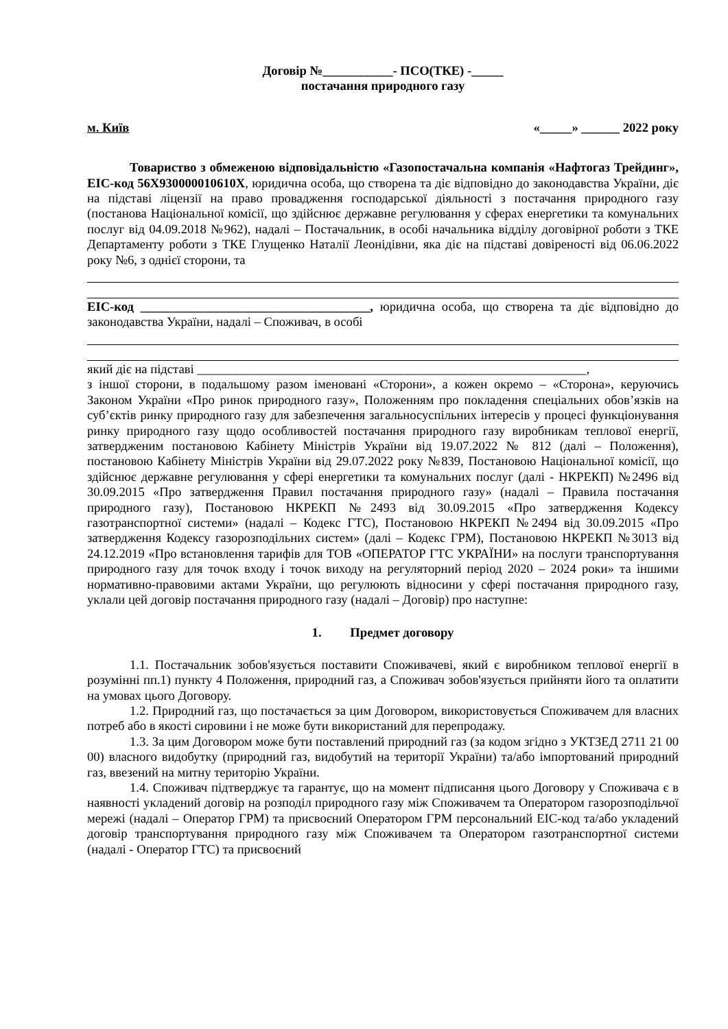Договір №___________- ПСО(ТКЕ) -_____
постачання природного газу
м. Київ «_____» ______ 2022 року
Товариство з обмеженою відповідальністю «Газопостачальна компанія «Нафтогаз Трейдинг», EIC-код 56X930000010610X, юридична особа, що створена та діє відповідно до законодавства України, діє на підставі ліцензії на право провадження господарської діяльності з постачання природного газу (постанова Національної комісії, що здійснює державне регулювання у сферах енергетики та комунальних послуг від 04.09.2018 №962), надалі – Постачальник, в особі начальника відділу договірної роботи з ТКЕ Департаменту роботи з ТКЕ Глущенко Наталії Леонідівни, яка діє на підставі довіреності від 06.06.2022 року №6, з однієї сторони, та
EIC-код ____________________________________, юридична особа, що створена та діє відповідно до законодавства України, надалі – Споживач, в особі
який діє на підставі _____________________________________________________________,
з іншої сторони, в подальшому разом іменовані «Сторони», а кожен окремо – «Сторона», керуючись Законом України «Про ринок природного газу», Положенням про покладення спеціальних обов’язків на суб’єктів ринку природного газу для забезпечення загальносуспільних інтересів у процесі функціонування ринку природного газу щодо особливостей постачання природного газу виробникам теплової енергії, затвердженим постановою Кабінету Міністрів України від 19.07.2022 № 812 (далі – Положення), постановою Кабінету Міністрів України від 29.07.2022 року №839, Постановою Національної комісії, що здійснює державне регулювання у сфері енергетики та комунальних послуг (далі - НКРЕКП) №2496 від 30.09.2015 «Про затвердження Правил постачання природного газу» (надалі – Правила постачання природного газу), Постановою НКРЕКП №2493 від 30.09.2015 «Про затвердження Кодексу газотранспортної системи» (надалі – Кодекс ГТС), Постановою НКРЕКП №2494 від 30.09.2015 «Про затвердження Кодексу газорозподільних систем» (далі – Кодекс ГРМ), Постановою НКРЕКП №3013 від 24.12.2019 «Про встановлення тарифів для ТОВ «ОПЕРАТОР ГТС УКРАЇНИ» на послуги транспортування природного газу для точок входу і точок виходу на регуляторний період 2020 – 2024 роки» та іншими нормативно-правовими актами України, що регулюють відносини у сфері постачання природного газу, уклали цей договір постачання природного газу (надалі – Договір) про наступне:
1. Предмет договору
1.1. Постачальник зобов'язується поставити Споживачеві, який є виробником теплової енергії в розумінні пп.1) пункту 4 Положення, природний газ, а Споживач зобов'язується прийняти його та оплатити на умовах цього Договору.
1.2. Природний газ, що постачається за цим Договором, використовується Споживачем для власних потреб або в якості сировини і не може бути використаний для перепродажу.
1.3. За цим Договором може бути поставлений природний газ (за кодом згідно з УКТЗЕД 2711 21 00 00) власного видобутку (природний газ, видобутий на території України) та/або імпортований природний газ, ввезений на митну територію України.
1.4. Споживач підтверджує та гарантує, що на момент підписання цього Договору у Споживача є в наявності укладений договір на розподіл природного газу між Споживачем та Оператором газорозподільчої мережі (надалі – Оператор ГРМ) та присвоєний Оператором ГРМ персональний EIC-код та/або укладений договір транспортування природного газу між Споживачем та Оператором газотранспортної системи (надалі - Оператор ГТС) та присвоєний